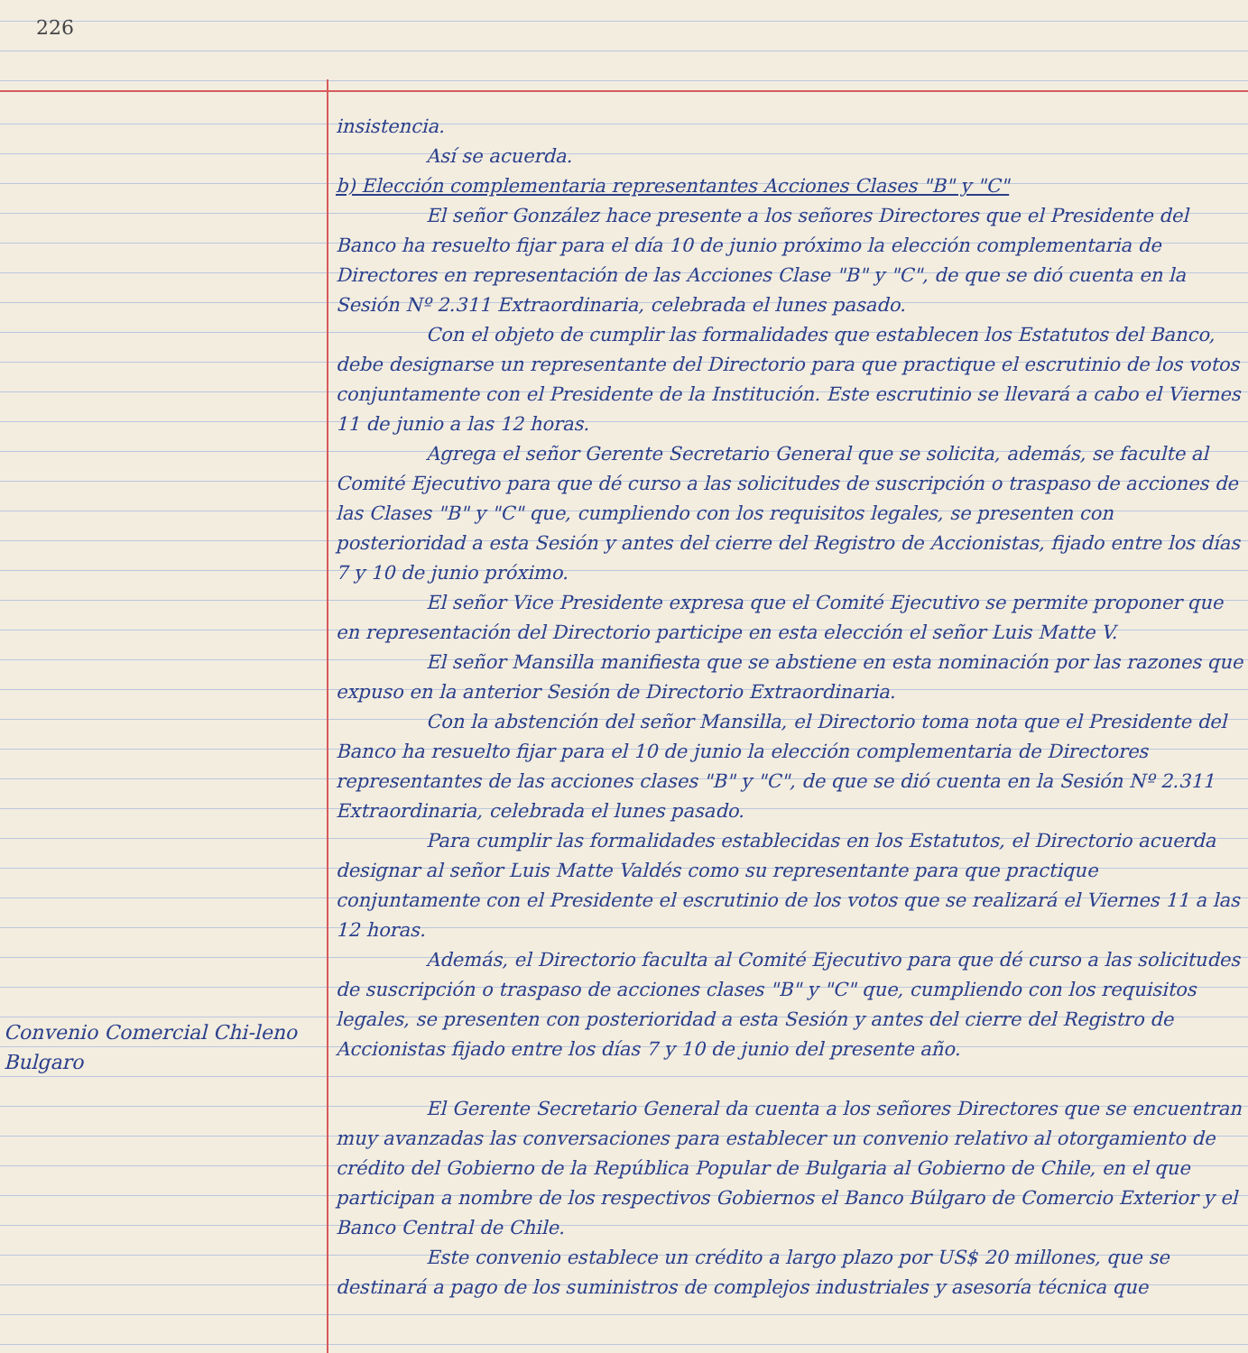226
Convenio Comercial Chi-leno Bulgaro
insistencia.
Así se acuerda.
b) Elección complementaria representantes Acciones Clases "B" y "C"
El señor González hace presente a los señores Directores que el Presidente del Banco ha resuelto fijar para el día 10 de junio próximo la elección complementaria de Directores en representación de las Acciones Clase "B" y "C", de que se dió cuenta en la Sesión Nº 2.311 Extraordinaria, celebrada el lunes pasado.
Con el objeto de cumplir las formalidades que establecen los Estatutos del Banco, debe designarse un representante del Directorio para que practique el escrutinio de los votos conjuntamente con el Presidente de la Institución. Este escrutinio se llevará a cabo el Viernes 11 de junio a las 12 horas.
Agrega el señor Gerente Secretario General que se solicita, además, se faculte al Comité Ejecutivo para que dé curso a las solicitudes de suscripción o traspaso de acciones de las Clases "B" y "C" que, cumpliendo con los requisitos legales, se presenten con posterioridad a esta Sesión y antes del cierre del Registro de Accionistas, fijado entre los días 7 y 10 de junio próximo.
El señor Vice Presidente expresa que el Comité Ejecutivo se permite proponer que en representación del Directorio participe en esta elección el señor Luis Matte V.
El señor Mansilla manifiesta que se abstiene en esta nominación por las razones que expuso en la anterior Sesión de Directorio Extraordinaria.
Con la abstención del señor Mansilla, el Directorio toma nota que el Presidente del Banco ha resuelto fijar para el 10 de junio la elección complementaria de Directores representantes de las acciones clases "B" y "C", de que se dió cuenta en la Sesión Nº 2.311 Extraordinaria, celebrada el lunes pasado.
Para cumplir las formalidades establecidas en los Estatutos, el Directorio acuerda designar al señor Luis Matte Valdés como su representante para que practique conjuntamente con el Presidente el escrutinio de los votos que se realizará el Viernes 11 a las 12 horas.
Además, el Directorio faculta al Comité Ejecutivo para que dé curso a las solicitudes de suscripción o traspaso de acciones clases "B" y "C" que, cumpliendo con los requisitos legales, se presenten con posterioridad a esta Sesión y antes del cierre del Registro de Accionistas fijado entre los días 7 y 10 de junio del presente año.
El Gerente Secretario General da cuenta a los señores Directores que se encuentran muy avanzadas las conversaciones para establecer un convenio relativo al otorgamiento de crédito del Gobierno de la República Popular de Bulgaria al Gobierno de Chile, en el que participan a nombre de los respectivos Gobiernos el Banco Búlgaro de Comercio Exterior y el Banco Central de Chile.
Este convenio establece un crédito a largo plazo por US$ 20 millones, que se destinará a pago de los suministros de complejos industriales y asesoría técnica que